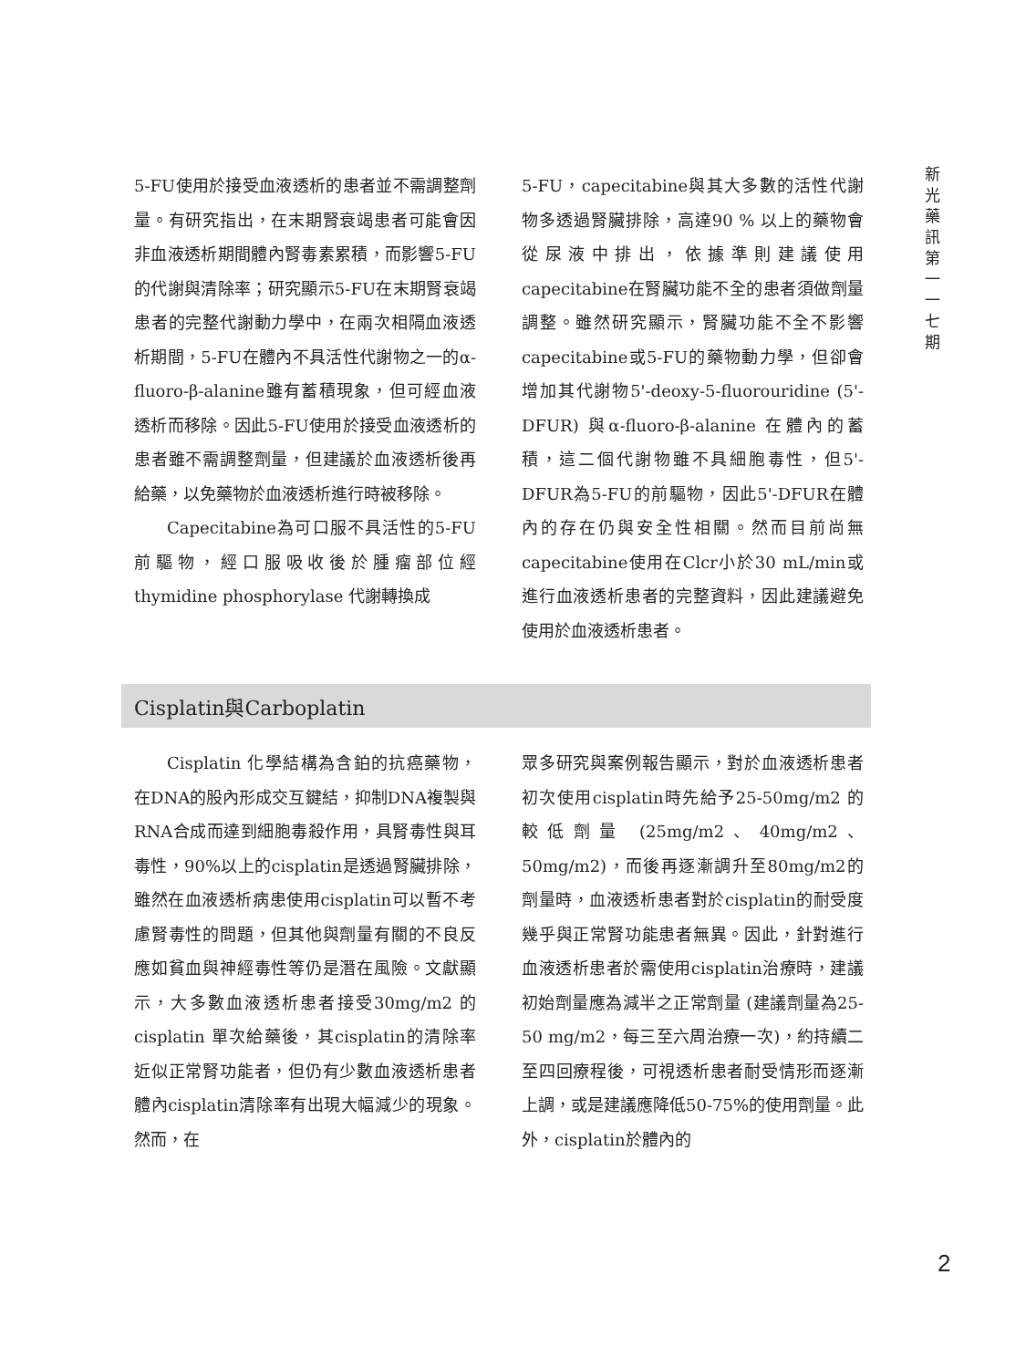新
光
藥
訊
第
一
一
七
期
5-FU使用於接受血液透析的患者並不需調整劑量。有研究指出，在末期腎衰竭患者可能會因非血液透析期間體內腎毒素累積，而影響5-FU的代謝與清除率；研究顯示5-FU在末期腎衰竭患者的完整代謝動力學中，在兩次相隔血液透析期間，5-FU在體內不具活性代謝物之一的α-fluoro-β-alanine雖有蓄積現象，但可經血液透析而移除。因此5-FU使用於接受血液透析的患者雖不需調整劑量，但建議於血液透析後再給藥，以免藥物於血液透析進行時被移除。
Capecitabine為可口服不具活性的5-FU前驅物，經口服吸收後於腫瘤部位經thymidine phosphorylase 代謝轉換成
5-FU，capecitabine與其大多數的活性代謝物多透過腎臟排除，高達90 % 以上的藥物會從尿液中排出，依據準則建議使用capecitabine在腎臟功能不全的患者須做劑量調整。雖然研究顯示，腎臟功能不全不影響capecitabine或5-FU的藥物動力學，但卻會增加其代謝物5'-deoxy-5-fluorouridine (5'-DFUR) 與α-fluoro-β-alanine 在體內的蓄積，這二個代謝物雖不具細胞毒性，但5'-DFUR為5-FU的前驅物，因此5'-DFUR在體內的存在仍與安全性相關。然而目前尚無capecitabine使用在Clcr小於30 mL/min或進行血液透析患者的完整資料，因此建議避免使用於血液透析患者。
Cisplatin與Carboplatin
Cisplatin 化學結構為含鉑的抗癌藥物，在DNA的股內形成交互鍵結，抑制DNA複製與RNA合成而達到細胞毒殺作用，具腎毒性與耳毒性，90%以上的cisplatin是透過腎臟排除，雖然在血液透析病患使用cisplatin可以暫不考慮腎毒性的問題，但其他與劑量有關的不良反應如貧血與神經毒性等仍是潛在風險。文獻顯示，大多數血液透析患者接受30mg/m2 的 cisplatin 單次給藥後，其cisplatin的清除率近似正常腎功能者，但仍有少數血液透析患者體內cisplatin清除率有出現大幅減少的現象。然而，在
眾多研究與案例報告顯示，對於血液透析患者初次使用cisplatin時先給予25-50mg/m2 的較低劑量 (25mg/m2、40mg/m2、50mg/m2)，而後再逐漸調升至80mg/m2的劑量時，血液透析患者對於cisplatin的耐受度幾乎與正常腎功能患者無異。因此，針對進行血液透析患者於需使用cisplatin治療時，建議初始劑量應為減半之正常劑量 (建議劑量為25-50 mg/m2，每三至六周治療一次)，約持續二至四回療程後，可視透析患者耐受情形而逐漸上調，或是建議應降低50-75%的使用劑量。此外，cisplatin於體內的
2